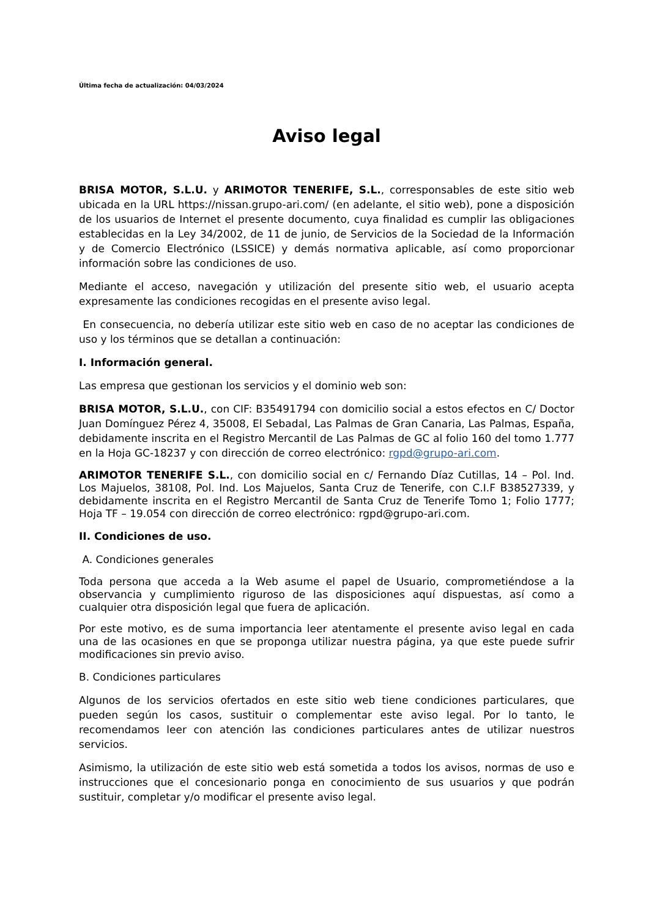Última fecha de actualización: 04/03/2024
Aviso legal
BRISA MOTOR, S.L.U. y ARIMOTOR TENERIFE, S.L., corresponsables de este sitio web ubicada en la URL https://nissan.grupo-ari.com/ (en adelante, el sitio web), pone a disposición de los usuarios de Internet el presente documento, cuya finalidad es cumplir las obligaciones establecidas en la Ley 34/2002, de 11 de junio, de Servicios de la Sociedad de la Información y de Comercio Electrónico (LSSICE) y demás normativa aplicable, así como proporcionar información sobre las condiciones de uso.
Mediante el acceso, navegación y utilización del presente sitio web, el usuario acepta expresamente las condiciones recogidas en el presente aviso legal.
En consecuencia, no debería utilizar este sitio web en caso de no aceptar las condiciones de uso y los términos que se detallan a continuación:
I. Información general.
Las empresa que gestionan los servicios y el dominio web son:
BRISA MOTOR, S.L.U., con CIF: B35491794 con domicilio social a estos efectos en C/ Doctor Juan Domínguez Pérez 4, 35008, El Sebadal, Las Palmas de Gran Canaria, Las Palmas, España, debidamente inscrita en el Registro Mercantil de Las Palmas de GC al folio 160 del tomo 1.777 en la Hoja GC-18237 y con dirección de correo electrónico: rgpd@grupo-ari.com.
ARIMOTOR TENERIFE S.L., con domicilio social en c/ Fernando Díaz Cutillas, 14 – Pol. Ind. Los Majuelos, 38108, Pol. Ind. Los Majuelos, Santa Cruz de Tenerife, con C.I.F B38527339, y debidamente inscrita en el Registro Mercantil de Santa Cruz de Tenerife Tomo 1; Folio 1777; Hoja TF – 19.054 con dirección de correo electrónico: rgpd@grupo-ari.com.
II. Condiciones de uso.
A. Condiciones generales
Toda persona que acceda a la Web asume el papel de Usuario, comprometiéndose a la observancia y cumplimiento riguroso de las disposiciones aquí dispuestas, así como a cualquier otra disposición legal que fuera de aplicación.
Por este motivo, es de suma importancia leer atentamente el presente aviso legal en cada una de las ocasiones en que se proponga utilizar nuestra página, ya que este puede sufrir modificaciones sin previo aviso.
B. Condiciones particulares
Algunos de los servicios ofertados en este sitio web tiene condiciones particulares, que pueden según los casos, sustituir o complementar este aviso legal. Por lo tanto, le recomendamos leer con atención las condiciones particulares antes de utilizar nuestros servicios.
Asimismo, la utilización de este sitio web está sometida a todos los avisos, normas de uso e instrucciones que el concesionario ponga en conocimiento de sus usuarios y que podrán sustituir, completar y/o modificar el presente aviso legal.